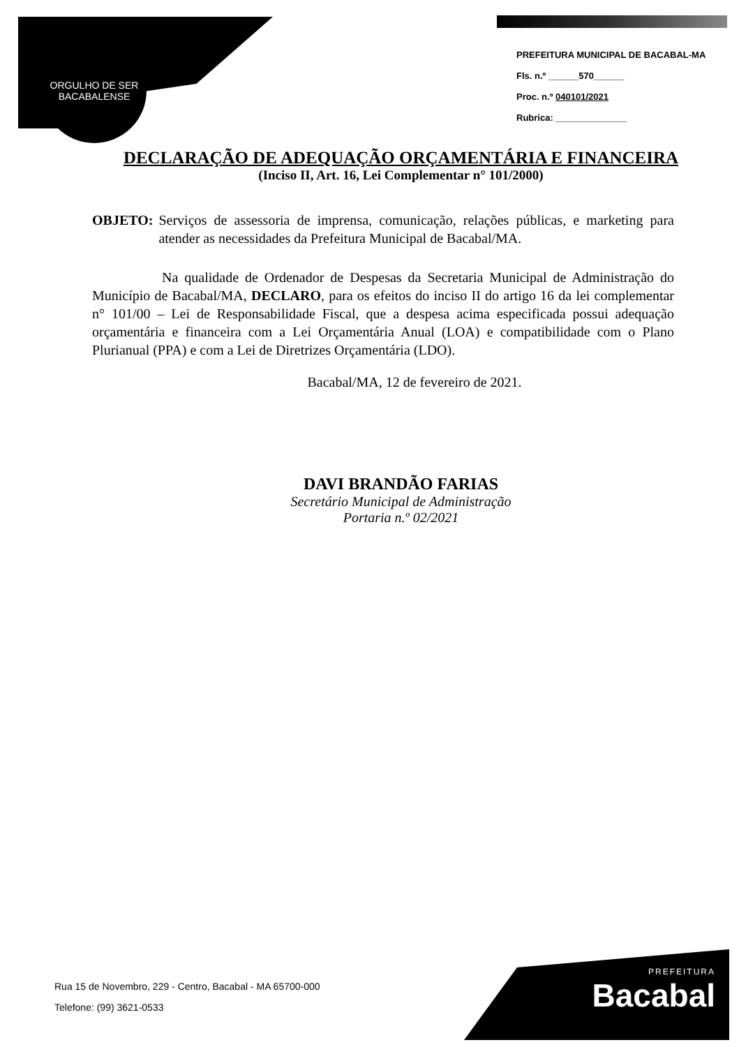ORGULHO DE SER
BACABALENSE
PREFEITURA MUNICIPAL DE BACABAL-MA
Fls. n.º ______570______
Proc. n.º 040101/2021
Rubrica: ______________
DECLARAÇÃO DE ADEQUAÇÃO ORÇAMENTÁRIA E FINANCEIRA
(Inciso II, Art. 16, Lei Complementar n° 101/2000)
OBJETO: Serviços de assessoria de imprensa, comunicação, relações públicas, e marketing para atender as necessidades da Prefeitura Municipal de Bacabal/MA.
Na qualidade de Ordenador de Despesas da Secretaria Municipal de Administração do Município de Bacabal/MA, DECLARO, para os efeitos do inciso II do artigo 16 da lei complementar n° 101/00 – Lei de Responsabilidade Fiscal, que a despesa acima especificada possui adequação orçamentária e financeira com a Lei Orçamentária Anual (LOA) e compatibilidade com o Plano Plurianual (PPA) e com a Lei de Diretrizes Orçamentária (LDO).
Bacabal/MA, 12 de fevereiro de 2021.
DAVI BRANDÃO FARIAS
Secretário Municipal de Administração
Portaria n.º 02/2021
Rua 15 de Novembro, 229 - Centro, Bacabal - MA 65700-000
Telefone: (99) 3621-0533
PREFEITURA
Bacabal